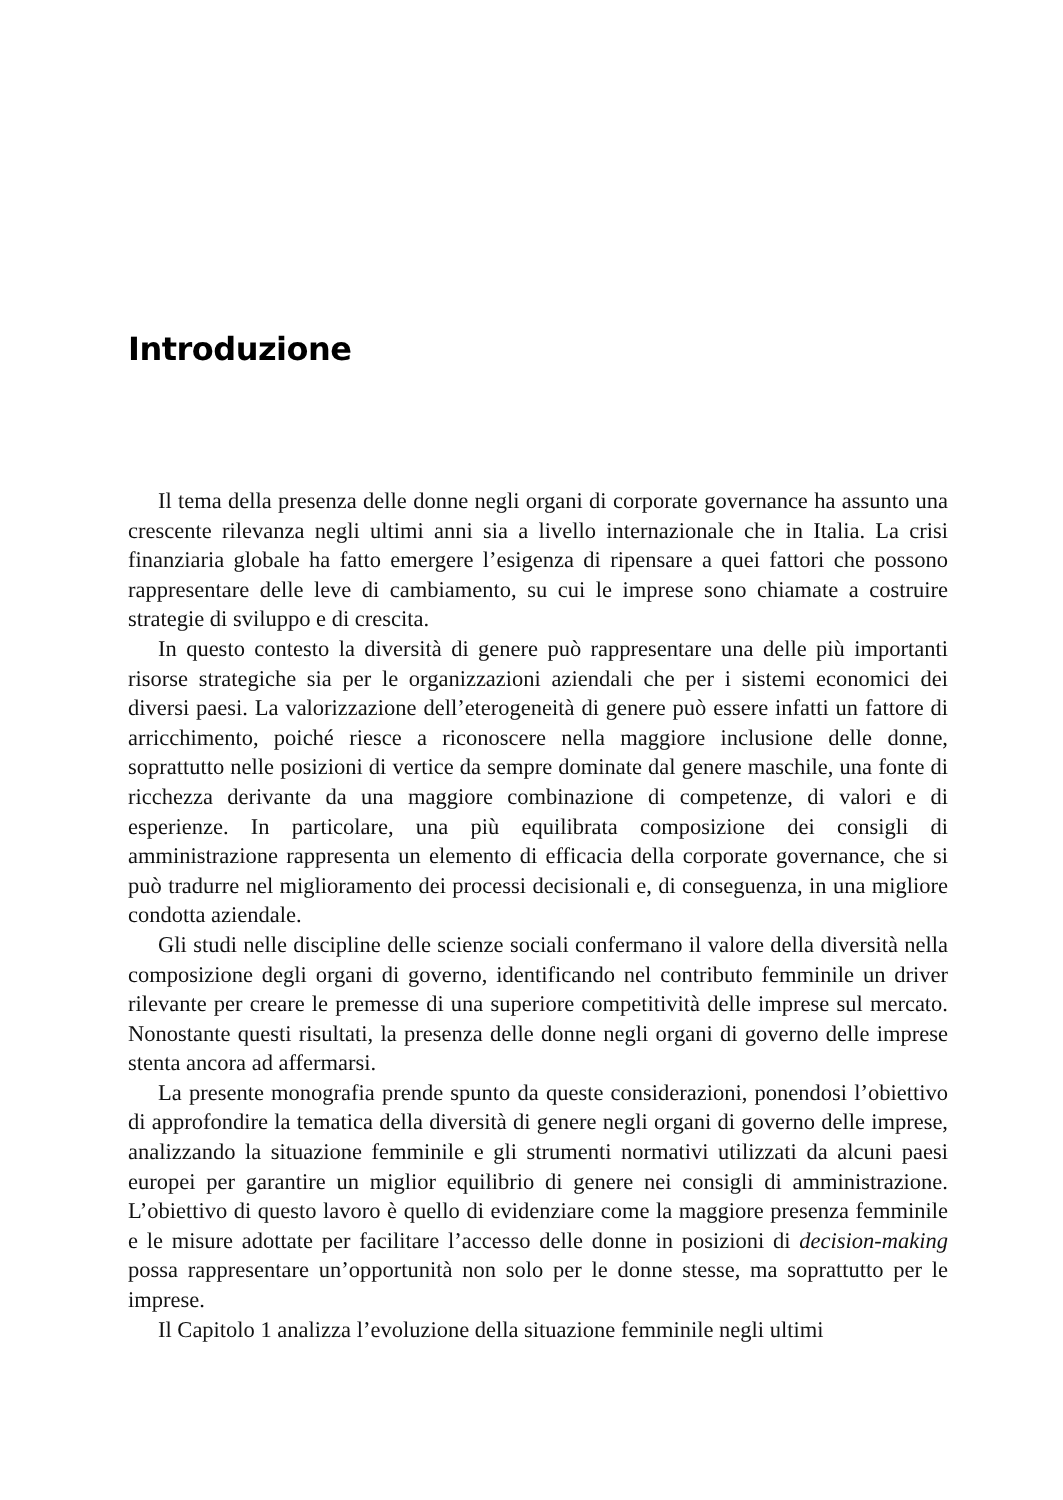Introduzione
Il tema della presenza delle donne negli organi di corporate governance ha assunto una crescente rilevanza negli ultimi anni sia a livello internazionale che in Italia. La crisi finanziaria globale ha fatto emergere l’esigenza di ripensare a quei fattori che possono rappresentare delle leve di cambiamento, su cui le imprese sono chiamate a costruire strategie di sviluppo e di crescita.
In questo contesto la diversità di genere può rappresentare una delle più importanti risorse strategiche sia per le organizzazioni aziendali che per i sistemi economici dei diversi paesi. La valorizzazione dell’eterogeneità di genere può essere infatti un fattore di arricchimento, poiché riesce a riconoscere nella maggiore inclusione delle donne, soprattutto nelle posizioni di vertice da sempre dominate dal genere maschile, una fonte di ricchezza derivante da una maggiore combinazione di competenze, di valori e di esperienze. In particolare, una più equilibrata composizione dei consigli di amministrazione rappresenta un elemento di efficacia della corporate governance, che si può tradurre nel miglioramento dei processi decisionali e, di conseguenza, in una migliore condotta aziendale.
Gli studi nelle discipline delle scienze sociali confermano il valore della diversità nella composizione degli organi di governo, identificando nel contributo femminile un driver rilevante per creare le premesse di una superiore competitività delle imprese sul mercato. Nonostante questi risultati, la presenza delle donne negli organi di governo delle imprese stenta ancora ad affermarsi.
La presente monografia prende spunto da queste considerazioni, ponendosi l’obiettivo di approfondire la tematica della diversità di genere negli organi di governo delle imprese, analizzando la situazione femminile e gli strumenti normativi utilizzati da alcuni paesi europei per garantire un miglior equilibrio di genere nei consigli di amministrazione. L’obiettivo di questo lavoro è quello di evidenziare come la maggiore presenza femminile e le misure adottate per facilitare l’accesso delle donne in posizioni di decision-making possa rappresentare un’opportunità non solo per le donne stesse, ma soprattutto per le imprese.
Il Capitolo 1 analizza l’evoluzione della situazione femminile negli ultimi